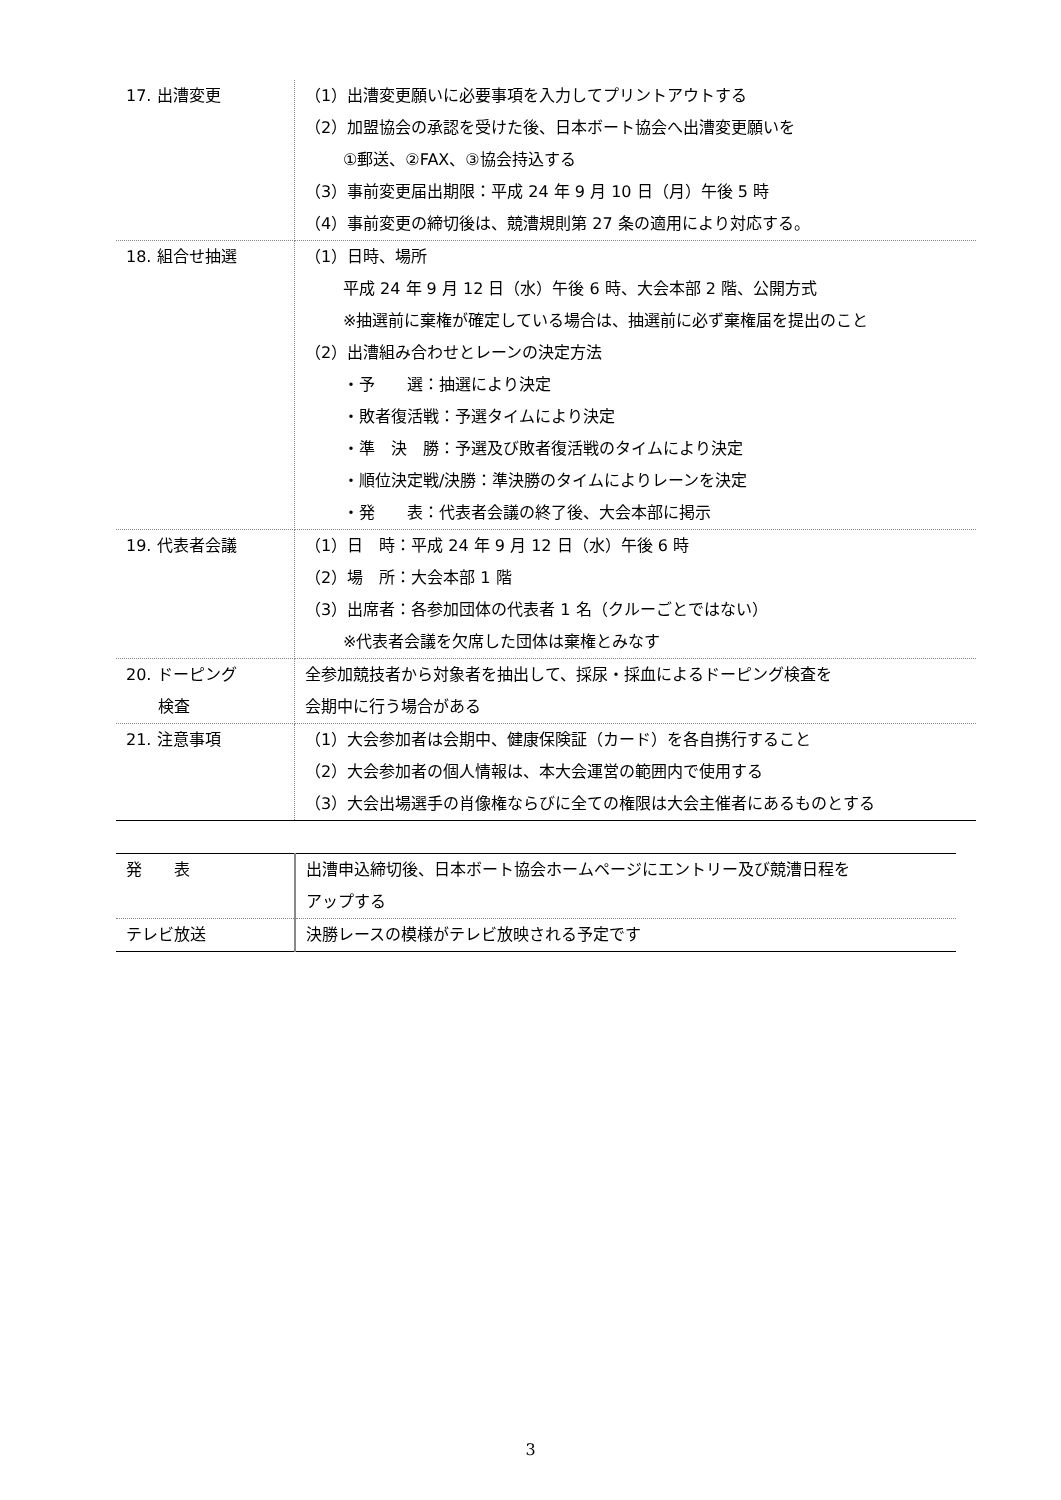| 17. 出漕変更 | （1）出漕変更願いに必要事項を入力してプリントアウトする （2）加盟協会の承認を受けた後、日本ボート協会へ出漕変更願いを ①郵送、②FAX、③協会持込する （3）事前変更届出期限：平成 24 年 9 月 10 日（月）午後 5 時 （4）事前変更の締切後は、競漕規則第 27 条の適用により対応する。 |
| 18. 組合せ抽選 | （1）日時、場所 平成 24 年 9 月 12 日（水）午後 6 時、大会本部 2 階、公開方式 ※抽選前に棄権が確定している場合は、抽選前に必ず棄権届を提出のこと （2）出漕組み合わせとレーンの決定方法 ・予 選：抽選により決定 ・敗者復活戦：予選タイムにより決定 ・準 決 勝：予選及び敗者復活戦のタイムにより決定 ・順位決定戦/決勝：準決勝のタイムによりレーンを決定 ・発 表：代表者会議の終了後、大会本部に掲示 |
| 19. 代表者会議 | （1）日 時：平成 24 年 9 月 12 日（水）午後 6 時 （2）場 所：大会本部 1 階 （3）出席者：各参加団体の代表者 1 名（クルーごとではない） ※代表者会議を欠席した団体は棄権とみなす |
| 20. ドーピング 検査 | 全参加競技者から対象者を抽出して、採尿・採血によるドーピング検査を 会期中に行う場合がある |
| 21. 注意事項 | （1）大会参加者は会期中、健康保険証（カード）を各自携行すること （2）大会参加者の個人情報は、本大会運営の範囲内で使用する （3）大会出場選手の肖像権ならびに全ての権限は大会主催者にあるものとする |
| 発 表 | 出漕申込締切後、日本ボート協会ホームページにエントリー及び競漕日程を アップする |
| テレビ放送 | 決勝レースの模様がテレビ放映される予定です |
3